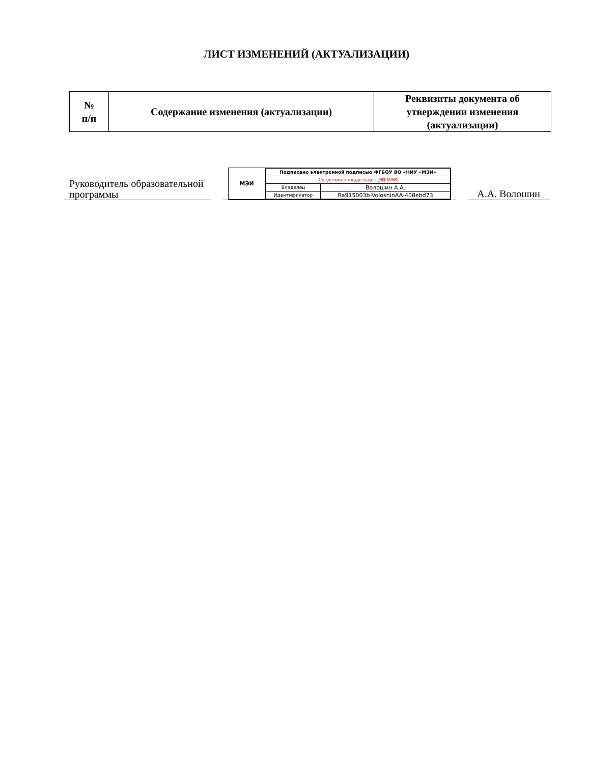ЛИСТ ИЗМЕНЕНИЙ (АКТУАЛИЗАЦИИ)
| № п/п | Содержание изменения (актуализации) | Реквизиты документа об утверждении изменения (актуализации) |
| --- | --- | --- |
Руководитель образовательной программы
МЭИ
| Подписано электронной подписью ФГБОУ ВО «НИУ «МЭИ» | |
| Сведения о владельце ЦЭП МЭИ | |
| Владелец | Волошин А.А. |
| Идентификатор | Ra915003b-VoloshinAA-408ebd73 |
А.А. Волошин